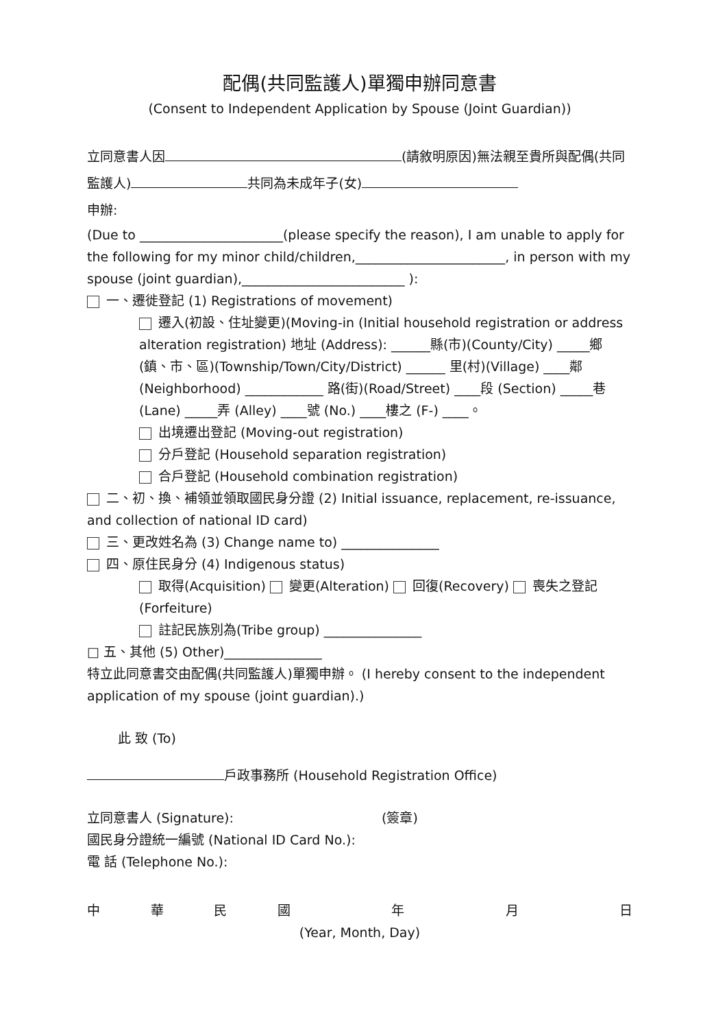配偶(共同監護人)單獨申辦同意書
(Consent to Independent Application by Spouse (Joint Guardian))
立同意書人因 (請敘明原因)無法親至貴所與配偶(共同監護人) 共同為未成年子(女)
申辦:
(Due to ______________________(please specify the reason), I am unable to apply for the following for my minor child/children,_______________________, in person with my spouse (joint guardian),_________________________ ):
一、遷徙登記 (1) Registrations of movement)
遷入(初設、住址變更)(Moving-in (Initial household registration or address alteration registration) 地址 (Address): ______縣(市)(County/City) _____鄉(鎮、市、區)(Township/Town/City/District) ______ 里(村)(Village) ____鄰 (Neighborhood) ____________ 路(街)(Road/Street) ____段 (Section) _____巷 (Lane) _____弄 (Alley) ____號 (No.) ____樓之 (F-) ____。
出境遷出登記 (Moving-out registration)
分戶登記 (Household separation registration)
合戶登記 (Household combination registration)
二、初、換、補領並領取國民身分證 (2) Initial issuance, replacement, re-issuance, and collection of national ID card)
三、更改姓名為 (3) Change name to) _______________
四、原住民身分 (4) Indigenous status)
取得(Acquisition) 變更(Alteration) 回復(Recovery) 喪失之登記(Forfeiture)
註記民族別為(Tribe group) _______________
□ 五、其他 (5) Other)_______________
特立此同意書交由配偶(共同監護人)單獨申辦。 (I hereby consent to the independent application of my spouse (joint guardian).)
此 致 (To)
戶政事務所 (Household Registration Office)
立同意書人 (Signature): (簽章)
國民身分證統一編號 (National ID Card No.):
電 話 (Telephone No.):
中華民國 年 月 日
(Year, Month, Day)